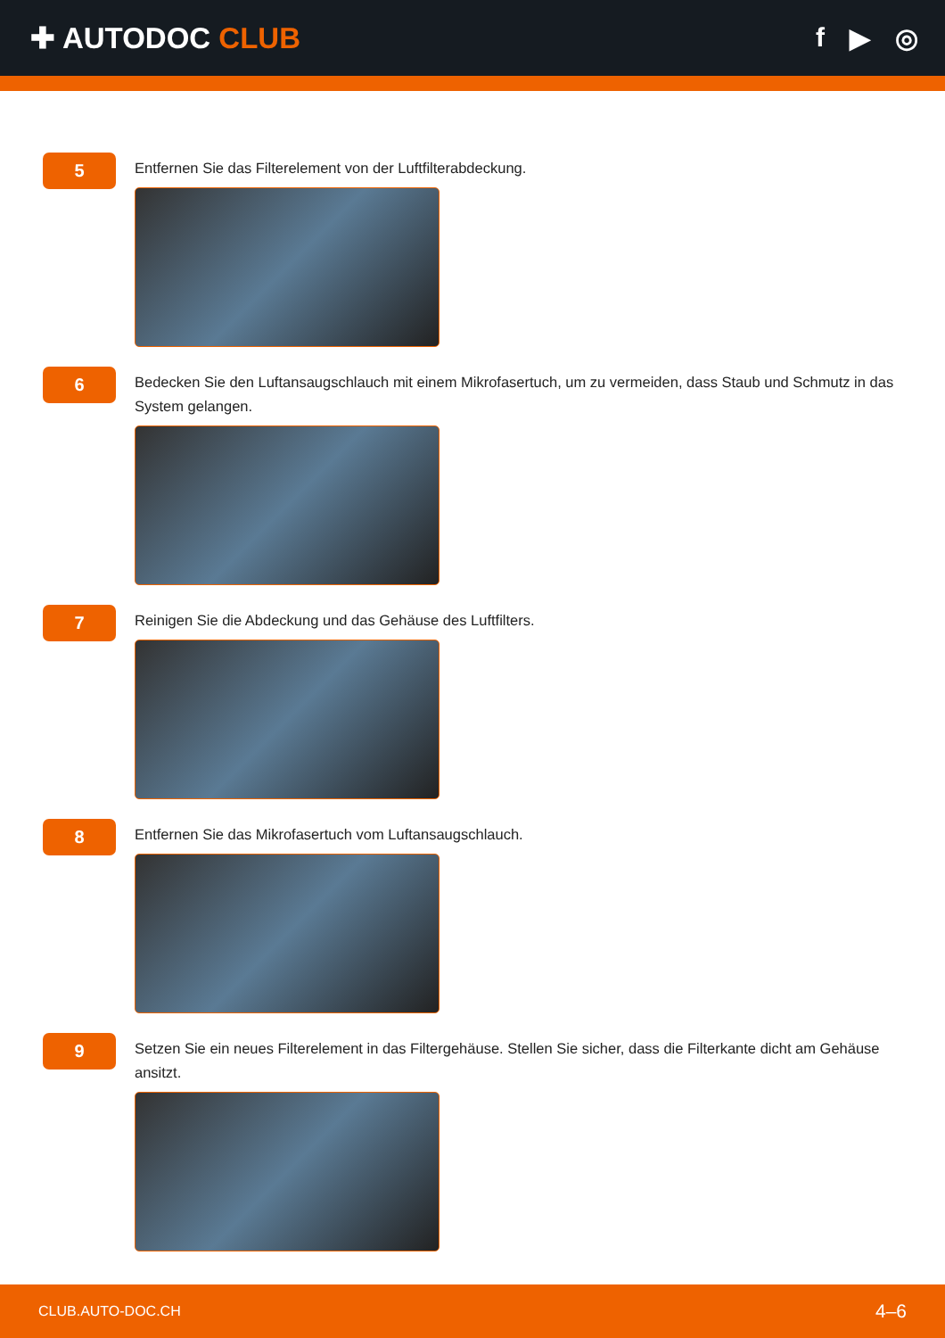✚ AUTODOC CLUB f ▶ ◎
5
Entfernen Sie das Filterelement von der Luftfilterabdeckung.
6
Bedecken Sie den Luftansaugschlauch mit einem Mikrofasertuch, um zu vermeiden, dass Staub und Schmutz in das System gelangen.
7
Reinigen Sie die Abdeckung und das Gehäuse des Luftfilters.
8
Entfernen Sie das Mikrofasertuch vom Luftansaugschlauch.
9
Setzen Sie ein neues Filterelement in das Filtergehäuse. Stellen Sie sicher, dass die Filterkante dicht am Gehäuse ansitzt.
CLUB.AUTO-DOC.CH 4–6